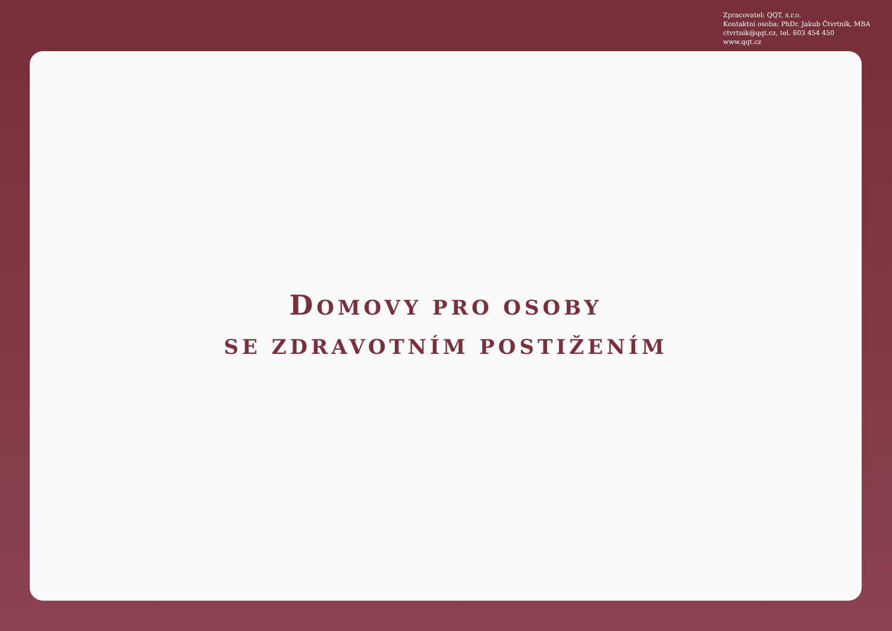Zpracovatel: QQT, s.r.o.
Kontaktní osoba: PhDr. Jakub Čtvrtník, MBA
ctvrtnik@qqt.cz, tel. 603 454 450
www.qqt.cz
DOMOVY PRO OSOBY
SE ZDRAVOTNÍM POSTIŽENÍM